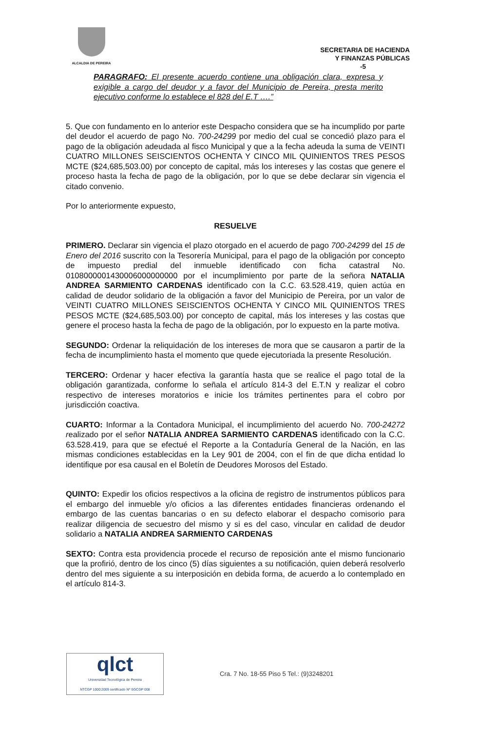ALCALDIA DE PEREIRA
SECRETARIA DE HACIENDA
Y FINANZAS PÚBLICAS
-5
PARAGRAFO: El presente acuerdo contiene una obligación clara, expresa y exigible a cargo del deudor y a favor del Municipio de Pereira, presta merito ejecutivo conforme lo establece el 828 del E.T ….”
5. Que con fundamento en lo anterior este Despacho considera que se ha incumplido por parte del deudor el acuerdo de pago No. 700-24299 por medio del cual se concedió plazo para el pago de la obligación adeudada al fisco Municipal y que a la fecha adeuda la suma de VEINTI CUATRO MILLONES SEISCIENTOS OCHENTA Y CINCO MIL QUINIENTOS TRES PESOS MCTE ($24,685,503.00) por concepto de capital, más los intereses y las costas que genere el proceso hasta la fecha de pago de la obligación, por lo que se debe declarar sin vigencia el citado convenio.
Por lo anteriormente expuesto,
RESUELVE
PRIMERO. Declarar sin vigencia el plazo otorgado en el acuerdo de pago 700-24299 del 15 de Enero del 2016 suscrito con la Tesorería Municipal, para el pago de la obligación por concepto de impuesto predial del inmueble identificado con ficha catastral No. 010800000143000600000000​0 por el incumplimiento por parte de la señora NATALIA ANDREA SARMIENTO CARDENAS identificado con la C.C. 63.528.419, quien actúa en calidad de deudor solidario de la obligación a favor del Municipio de Pereira, por un valor de VEINTI CUATRO MILLONES SEISCIENTOS OCHENTA Y CINCO MIL QUINIENTOS TRES PESOS MCTE ($24,685,503.00) por concepto de capital, más los intereses y las costas que genere el proceso hasta la fecha de pago de la obligación, por lo expuesto en la parte motiva.
SEGUNDO: Ordenar la reliquidación de los intereses de mora que se causaron a partir de la fecha de incumplimiento hasta el momento que quede ejecutoriada la presente Resolución.
TERCERO: Ordenar y hacer efectiva la garantía hasta que se realice el pago total de la obligación garantizada, conforme lo señala el artículo 814-3 del E.T.N y realizar el cobro respectivo de intereses moratorios e inicie los trámites pertinentes para el cobro por jurisdicción coactiva.
CUARTO: Informar a la Contadora Municipal, el incumplimiento del acuerdo No. 700-24272 realizado por el señor NATALIA ANDREA SARMIENTO CARDENAS identificado con la C.C. 63.528.419, para que se efectué el Reporte a la Contaduría General de la Nación, en las mismas condiciones establecidas en la Ley 901 de 2004, con el fin de que dicha entidad lo identifique por esa causal en el Boletín de Deudores Morosos del Estado.
QUINTO: Expedir los oficios respectivos a la oficina de registro de instrumentos públicos para el embargo del inmueble y/o oficios a las diferentes entidades financieras ordenando el embargo de las cuentas bancarias o en su defecto elaborar el despacho comisorio para realizar diligencia de secuestro del mismo y si es del caso, vincular en calidad de deudor solidario a NATALIA ANDREA SARMIENTO CARDENAS
SEXTO: Contra esta providencia procede el recurso de reposición ante el mismo funcionario que la profirió, dentro de los cinco (5) días siguientes a su notificación, quien deberá resolverlo dentro del mes siguiente a su interposición en debida forma, de acuerdo a lo contemplado en el artículo 814-3.
qlct
Universidad Tecnológica de Pereira
NTCGP 1000:2009 certificado Nº SGCGP 008
Cra. 7 No. 18-55 Piso 5 Tel.: (9)3248201